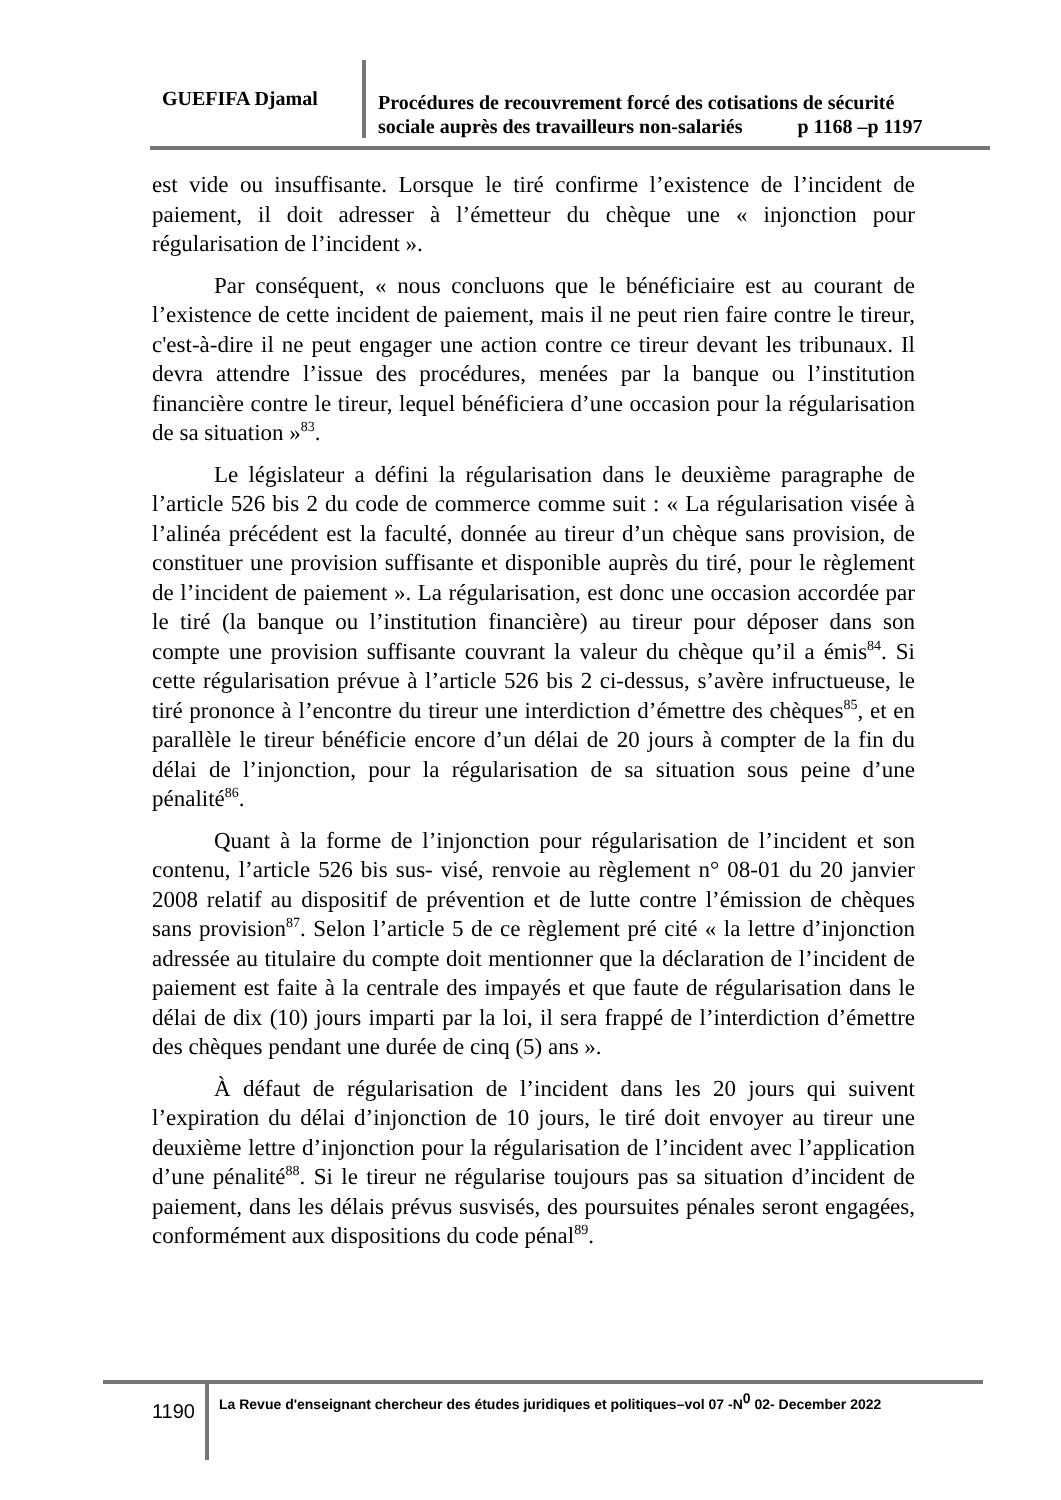GUEFIFA Djamal
Procédures de recouvrement forcé des cotisations de sécurité
sociale auprès des travailleurs non-salariés p 1168 –p 1197
est vide ou insuffisante. Lorsque le tiré confirme l’existence de l’incident de paiement, il doit adresser à l’émetteur du chèque une « injonction pour régularisation de l’incident ».
Par conséquent, « nous concluons que le bénéficiaire est au courant de l’existence de cette incident de paiement, mais il ne peut rien faire contre le tireur, c'est-à-dire il ne peut engager une action contre ce tireur devant les tribunaux. Il devra attendre l’issue des procédures, menées par la banque ou l’institution financière contre le tireur, lequel bénéficiera d’une occasion pour la régularisation de sa situation »<sup>83</sup>.
Le législateur a défini la régularisation dans le deuxième paragraphe de l’article 526 bis 2 du code de commerce comme suit : « La régularisation visée à l’alinéa précédent est la faculté, donnée au tireur d’un chèque sans provision, de constituer une provision suffisante et disponible auprès du tiré, pour le règlement de l’incident de paiement ». La régularisation, est donc une occasion accordée par le tiré (la banque ou l’institution financière) au tireur pour déposer dans son compte une provision suffisante couvrant la valeur du chèque qu’il a émis<sup>84</sup>. Si cette régularisation prévue à l’article 526 bis 2 ci-dessus, s’avère infructueuse, le tiré prononce à l’encontre du tireur une interdiction d’émettre des chèques<sup>85</sup>, et en parallèle le tireur bénéficie encore d’un délai de 20 jours à compter de la fin du délai de l’injonction, pour la régularisation de sa situation sous peine d’une pénalité<sup>86</sup>.
Quant à la forme de l’injonction pour régularisation de l’incident et son contenu, l’article 526 bis sus- visé, renvoie au règlement n° 08-01 du 20 janvier 2008 relatif au dispositif de prévention et de lutte contre l’émission de chèques sans provision<sup>87</sup>. Selon l’article 5 de ce règlement pré cité « la lettre d’injonction adressée au titulaire du compte doit mentionner que la déclaration de l’incident de paiement est faite à la centrale des impayés et que faute de régularisation dans le délai de dix (10) jours imparti par la loi, il sera frappé de l’interdiction d’émettre des chèques pendant une durée de cinq (5) ans ».
À défaut de régularisation de l’incident dans les 20 jours qui suivent l’expiration du délai d’injonction de 10 jours, le tiré doit envoyer au tireur une deuxième lettre d’injonction pour la régularisation de l’incident avec l’application d’une pénalité<sup>88</sup>. Si le tireur ne régularise toujours pas sa situation d’incident de paiement, dans les délais prévus susvisés, des poursuites pénales seront engagées, conformément aux dispositions du code pénal<sup>89</sup>.
1190
La Revue d'enseignant chercheur des études juridiques et politiques–vol 07 -N<sup>0</sup> 02- December 2022